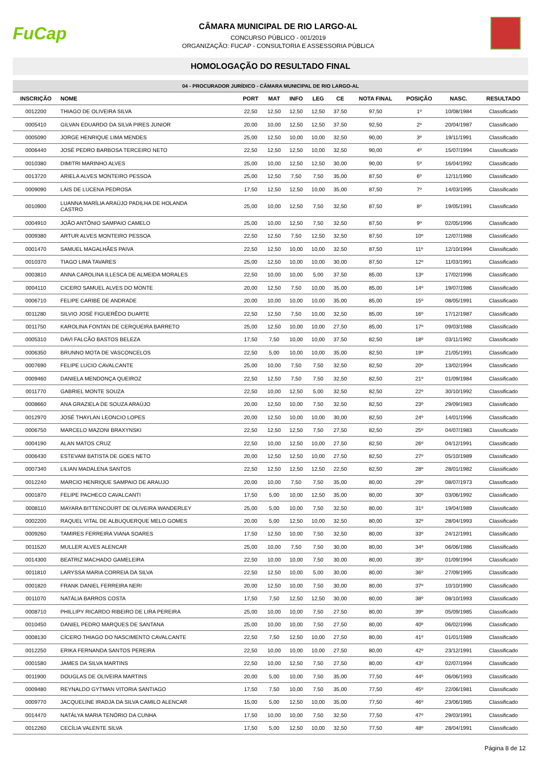FuCap
CÂMARA MUNICIPAL DE RIO LARGO-AL
CONCURSO PÚBLICO - 001/2019
ORGANIZAÇÃO: FUCAP - CONSULTORIA E ASSESSORIA PÚBLICA
HOMOLOGAÇÃO DO RESULTADO FINAL
| 04 - PROCURADOR JURÍDICO - CÂMARA MUNICIPAL DE RIO LARGO-AL | | | | | | | | | | |
| --- | --- | --- | --- | --- | --- | --- | --- | --- | --- | --- |
| INSCRIÇÃO | NOME | PORT | MAT | INFO | LEG | CE | NOTA FINAL | POSIÇÃO | NASC. | RESULTADO |
| 0012200 | THIAGO DE OLIVEIRA SILVA | 22,50 | 12,50 | 12,50 | 12,50 | 37,50 | 97,50 | 1º | 10/08/1984 | Classificado |
| 0005410 | GILVAN EDUARDO DA SILVA PIRES JUNIOR | 20,00 | 10,00 | 12,50 | 12,50 | 37,50 | 92,50 | 2º | 20/04/1987 | Classificado |
| 0005090 | JORGE HENRIQUE LIMA MENDES | 25,00 | 12,50 | 10,00 | 10,00 | 32,50 | 90,00 | 3º | 19/11/1991 | Classificado |
| 0006440 | JOSÉ PEDRO BARBOSA TERCEIRO NETO | 22,50 | 12,50 | 12,50 | 10,00 | 32,50 | 90,00 | 4º | 15/07/1994 | Classificado |
| 0010380 | DIMITRI MARINHO ALVES | 25,00 | 10,00 | 12,50 | 12,50 | 30,00 | 90,00 | 5º | 16/04/1992 | Classificado |
| 0013720 | ARIELA ALVES MONTEIRO PESSOA | 25,00 | 12,50 | 7,50 | 7,50 | 35,00 | 87,50 | 6º | 12/11/1990 | Classificado |
| 0009090 | LAIS DE LUCENA PEDROSA | 17,50 | 12,50 | 12,50 | 10,00 | 35,00 | 87,50 | 7º | 14/03/1995 | Classificado |
| 0010900 | LUANNA MARÍLIA ARAÚJO PADILHA DE HOLANDA CASTRO | 25,00 | 10,00 | 12,50 | 7,50 | 32,50 | 87,50 | 8º | 19/05/1991 | Classificado |
| 0004910 | JOÃO ANTÔNIO SAMPAIO CAMELO | 25,00 | 10,00 | 12,50 | 7,50 | 32,50 | 87,50 | 9º | 02/05/1996 | Classificado |
| 0009380 | ARTUR ALVES MONTEIRO PESSOA | 22,50 | 12,50 | 7,50 | 12,50 | 32,50 | 87,50 | 10º | 12/07/1988 | Classificado |
| 0001470 | SAMUEL MAGALHÃES PAIVA | 22,50 | 12,50 | 10,00 | 10,00 | 32,50 | 87,50 | 11º | 12/10/1994 | Classificado |
| 0010370 | TIAGO LIMA TAVARES | 25,00 | 12,50 | 10,00 | 10,00 | 30,00 | 87,50 | 12º | 11/03/1991 | Classificado |
| 0003810 | ANNA CAROLINA ILLESCA DE ALMEIDA MORALES | 22,50 | 10,00 | 10,00 | 5,00 | 37,50 | 85,00 | 13º | 17/02/1996 | Classificado |
| 0004110 | CICERO SAMUEL ALVES DO MONTE | 20,00 | 12,50 | 7,50 | 10,00 | 35,00 | 85,00 | 14º | 19/07/1986 | Classificado |
| 0006710 | FELIPE CARIBÉ DE ANDRADE | 20,00 | 10,00 | 10,00 | 10,00 | 35,00 | 85,00 | 15º | 08/05/1991 | Classificado |
| 0011280 | SILVIO JOSÉ FIGUERÊDO DUARTE | 22,50 | 12,50 | 7,50 | 10,00 | 32,50 | 85,00 | 16º | 17/12/1987 | Classificado |
| 0011750 | KAROLINA FONTAN DE CERQUEIRA BARRETO | 25,00 | 12,50 | 10,00 | 10,00 | 27,50 | 85,00 | 17º | 09/03/1988 | Classificado |
| 0005310 | DAVI FALCÃO BASTOS BELEZA | 17,50 | 7,50 | 10,00 | 10,00 | 37,50 | 82,50 | 18º | 03/11/1992 | Classificado |
| 0006350 | BRUNNO MOTA DE VASCONCELOS | 22,50 | 5,00 | 10,00 | 10,00 | 35,00 | 82,50 | 19º | 21/05/1991 | Classificado |
| 0007690 | FELIPE LUCIO CAVALCANTE | 25,00 | 10,00 | 7,50 | 7,50 | 32,50 | 82,50 | 20º | 13/02/1994 | Classificado |
| 0009460 | DANIELA MENDONÇA QUEIROZ | 22,50 | 12,50 | 7,50 | 7,50 | 32,50 | 82,50 | 21º | 01/09/1984 | Classificado |
| 0011770 | GABRIEL MONTE SOUZA | 22,50 | 10,00 | 12,50 | 5,00 | 32,50 | 82,50 | 22º | 30/10/1992 | Classificado |
| 0008660 | ANA GRAZIELA DE SOUZA ARAÚJO | 20,00 | 12,50 | 10,00 | 7,50 | 32,50 | 82,50 | 23º | 29/09/1983 | Classificado |
| 0012970 | JOSÉ THAYLAN LEONCIO LOPES | 20,00 | 12,50 | 10,00 | 10,00 | 30,00 | 82,50 | 24º | 14/01/1996 | Classificado |
| 0006750 | MARCELO MAZONI BRAXYNSKI | 22,50 | 12,50 | 12,50 | 7,50 | 27,50 | 82,50 | 25º | 04/07/1983 | Classificado |
| 0004190 | ALAN MATOS CRUZ | 22,50 | 10,00 | 12,50 | 10,00 | 27,50 | 82,50 | 26º | 04/12/1991 | Classificado |
| 0006430 | ESTEVAM BATISTA DE GOES NETO | 20,00 | 12,50 | 12,50 | 10,00 | 27,50 | 82,50 | 27º | 05/10/1989 | Classificado |
| 0007340 | LILIAN MADALENA SANTOS | 22,50 | 12,50 | 12,50 | 12,50 | 22,50 | 82,50 | 28º | 28/01/1982 | Classificado |
| 0012240 | MARCIO HENRIQUE SAMPAIO DE ARAUJO | 20,00 | 10,00 | 7,50 | 7,50 | 35,00 | 80,00 | 29º | 08/07/1973 | Classificado |
| 0001870 | FELIPE PACHECO CAVALCANTI | 17,50 | 5,00 | 10,00 | 12,50 | 35,00 | 80,00 | 30º | 03/06/1992 | Classificado |
| 0008110 | MAYARA BITTENCOURT DE OLIVEIRA WANDERLEY | 25,00 | 5,00 | 10,00 | 7,50 | 32,50 | 80,00 | 31º | 19/04/1989 | Classificado |
| 0002200 | RAQUEL VITAL DE ALBUQUERQUE MELO GOMES | 20,00 | 5,00 | 12,50 | 10,00 | 32,50 | 80,00 | 32º | 28/04/1993 | Classificado |
| 0009260 | TAMIRES FERREIRA VIANA SOARES | 17,50 | 12,50 | 10,00 | 7,50 | 32,50 | 80,00 | 33º | 24/12/1991 | Classificado |
| 0011520 | MULLER ALVES ALENCAR | 25,00 | 10,00 | 7,50 | 7,50 | 30,00 | 80,00 | 34º | 06/06/1986 | Classificado |
| 0014300 | BEATRIZ MACHADO GAMELEIRA | 22,50 | 10,00 | 10,00 | 7,50 | 30,00 | 80,00 | 35º | 01/09/1994 | Classificado |
| 0011810 | LARYSSA MARIA CORREIA DA SILVA | 22,50 | 12,50 | 10,00 | 5,00 | 30,00 | 80,00 | 36º | 27/09/1995 | Classificado |
| 0001820 | FRANK DANIEL FERREIRA NERI | 20,00 | 12,50 | 10,00 | 7,50 | 30,00 | 80,00 | 37º | 10/10/1990 | Classificado |
| 0011070 | NATÁLIA BARROS COSTA | 17,50 | 7,50 | 12,50 | 12,50 | 30,00 | 80,00 | 38º | 08/10/1993 | Classificado |
| 0008710 | PHILLIPY RICARDO RIBEIRO DE LIRA PEREIRA | 25,00 | 10,00 | 10,00 | 7,50 | 27,50 | 80,00 | 39º | 05/09/1985 | Classificado |
| 0010450 | DANIEL PEDRO MARQUES DE SANTANA | 25,00 | 10,00 | 10,00 | 7,50 | 27,50 | 80,00 | 40º | 06/02/1996 | Classificado |
| 0008130 | CÍCERO THIAGO DO NASCIMENTO CAVALCANTE | 22,50 | 7,50 | 12,50 | 10,00 | 27,50 | 80,00 | 41º | 01/01/1989 | Classificado |
| 0012250 | ERIKA FERNANDA SANTOS PEREIRA | 22,50 | 10,00 | 10,00 | 10,00 | 27,50 | 80,00 | 42º | 23/12/1991 | Classificado |
| 0001580 | JAMES DA SILVA MARTINS | 22,50 | 10,00 | 12,50 | 7,50 | 27,50 | 80,00 | 43º | 02/07/1994 | Classificado |
| 0011900 | DOUGLAS DE OLIVEIRA MARTINS | 20,00 | 5,00 | 10,00 | 7,50 | 35,00 | 77,50 | 44º | 06/06/1993 | Classificado |
| 0009480 | REYNALDO GYTMAN VITORIA SANTIAGO | 17,50 | 7,50 | 10,00 | 7,50 | 35,00 | 77,50 | 45º | 22/06/1981 | Classificado |
| 0009770 | JACQUELINE IRADJA DA SILVA CAMILO ALENCAR | 15,00 | 5,00 | 12,50 | 10,00 | 35,00 | 77,50 | 46º | 23/06/1985 | Classificado |
| 0014470 | NATÁLYA MARIA TENÓRIO DA CUNHA | 17,50 | 10,00 | 10,00 | 7,50 | 32,50 | 77,50 | 47º | 29/03/1991 | Classificado |
| 0012260 | CECÍLIA VALENTE SILVA | 17,50 | 5,00 | 12,50 | 10,00 | 32,50 | 77,50 | 48º | 28/04/1991 | Classificado |
Página 8 de 12